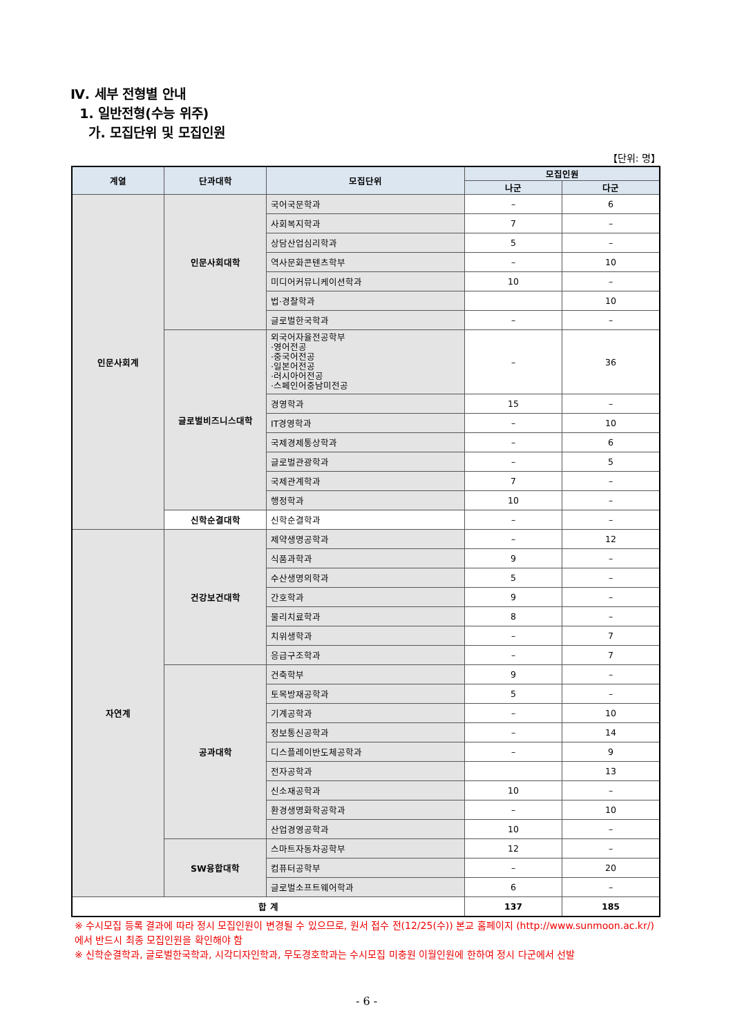Ⅳ. 세부 전형별 안내
1. 일반전형(수능 위주)
가. 모집단위 및 모집인원
【단위: 명】
| 계열 | 단과대학 | 모집단위 | 모집인원 | |
| --- | --- | --- | --- | --- |
| | | | 나군 | 다군 |
| 인문사회계 | 인문사회대학 | 국어국문학과 | – | 6 |
| | | 사회복지학과 | 7 | – |
| | | 상담산업심리학과 | 5 | – |
| | | 역사문화콘텐츠학부 | – | 10 |
| | | 미디어커뮤니케이션학과 | 10 | – |
| | | 법·경찰학과 | | 10 |
| | | 글로벌한국학과 | – | – |
| | 글로벌비즈니스대학 | 외국어자율전공학부 ·영어전공 ·중국어전공 ·일본어전공 ·러시아어전공 ·스페인어중남미전공 | – | 36 |
| | | 경영학과 | 15 | – |
| | | IT경영학과 | – | 10 |
| | | 국제경제통상학과 | – | 6 |
| | | 글로벌관광학과 | – | 5 |
| | | 국제관계학과 | 7 | – |
| | | 행정학과 | 10 | – |
| | 신학순결대학 | 신학순결학과 | – | – |
| 자연계 | 건강보건대학 | 제약생명공학과 | – | 12 |
| | | 식품과학과 | 9 | – |
| | | 수산생명의학과 | 5 | – |
| | | 간호학과 | 9 | – |
| | | 물리치료학과 | 8 | – |
| | | 치위생학과 | – | 7 |
| | | 응급구조학과 | – | 7 |
| | 공과대학 | 건축학부 | 9 | – |
| | | 토목방재공학과 | 5 | – |
| | | 기계공학과 | – | 10 |
| | | 정보통신공학과 | – | 14 |
| | | 디스플레이반도체공학과 | – | 9 |
| | | 전자공학과 | | 13 |
| | | 신소재공학과 | 10 | – |
| | | 환경생명화학공학과 | – | 10 |
| | | 산업경영공학과 | 10 | – |
| | SW융합대학 | 스마트자동차공학부 | 12 | – |
| | | 컴퓨터공학부 | – | 20 |
| | | 글로벌소프트웨어학과 | 6 | – |
| 합 계 | | | 137 | 185 |
※ 수시모집 등록 결과에 따라 정시 모집인원이 변경될 수 있으므로, 원서 접수 전(12/25(수)) 본교 홈페이지 (http://www.sunmoon.ac.kr/)에서 반드시 최종 모집인원을 확인해야 함
※ 신학순결학과, 글로벌한국학과, 시각디자인학과, 무도경호학과는 수시모집 미충원 이월인원에 한하여 정시 다군에서 선발
- 6 -